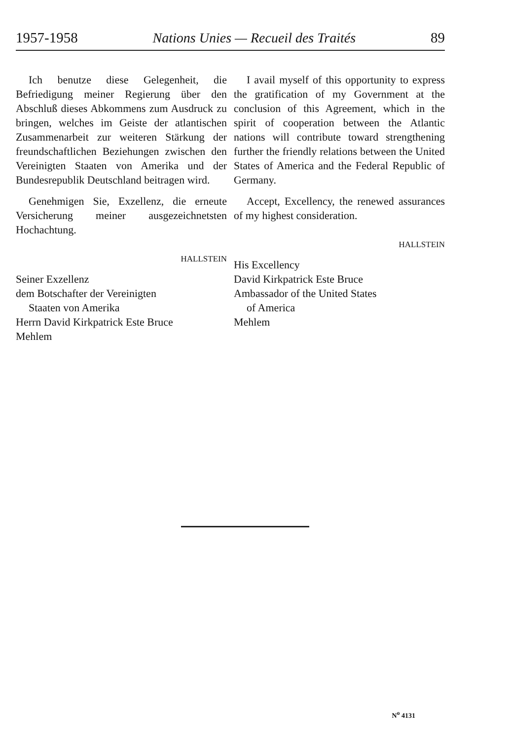1957-1958 Nations Unies — Recueil des Traités 89
Ich benutze diese Gelegenheit, die Befriedigung meiner Regierung über den Abschluß dieses Abkommens zum Ausdruck zu bringen, welches im Geiste der atlantischen Zusammenarbeit zur weiteren Stärkung der freundschaftlichen Beziehungen zwischen den Vereinigten Staaten von Amerika und der Bundesrepublik Deutschland beitragen wird.
Genehmigen Sie, Exzellenz, die erneute Versicherung meiner ausgezeichnetsten Hochachtung.
HALLSTEIN
Seiner Exzellenz
dem Botschafter der Vereinigten
Staaten von Amerika
Herrn David Kirkpatrick Este Bruce
Mehlem
I avail myself of this opportunity to express the gratification of my Government at the conclusion of this Agreement, which in the spirit of cooperation between the Atlantic nations will contribute toward strengthening further the friendly relations between the United States of America and the Federal Republic of Germany.
Accept, Excellency, the renewed assurances of my highest consideration.
HALLSTEIN
His Excellency
David Kirkpatrick Este Bruce
Ambassador of the United States
of America
Mehlem
N<sup>o</sup> 4131